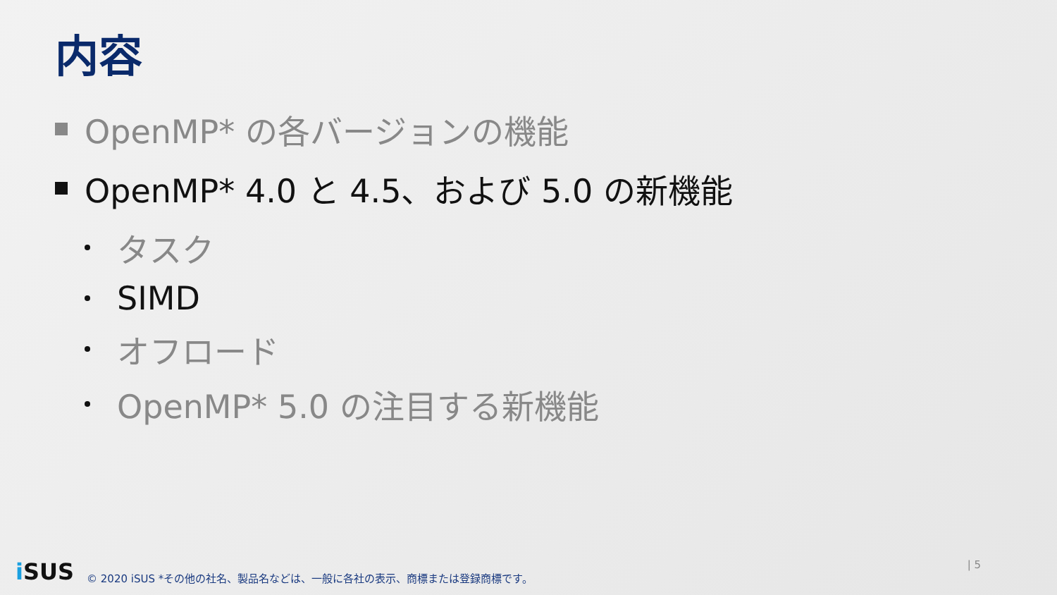内容
OpenMP* の各バージョンの機能
OpenMP* 4.0 と 4.5、および 5.0 の新機能
タスク
SIMD
オフロード
OpenMP* 5.0 の注目する新機能
i SUS © 2020 iSUS *その他の社名、製品名などは、一般に各社の表示、商標または登録商標です。
| 5